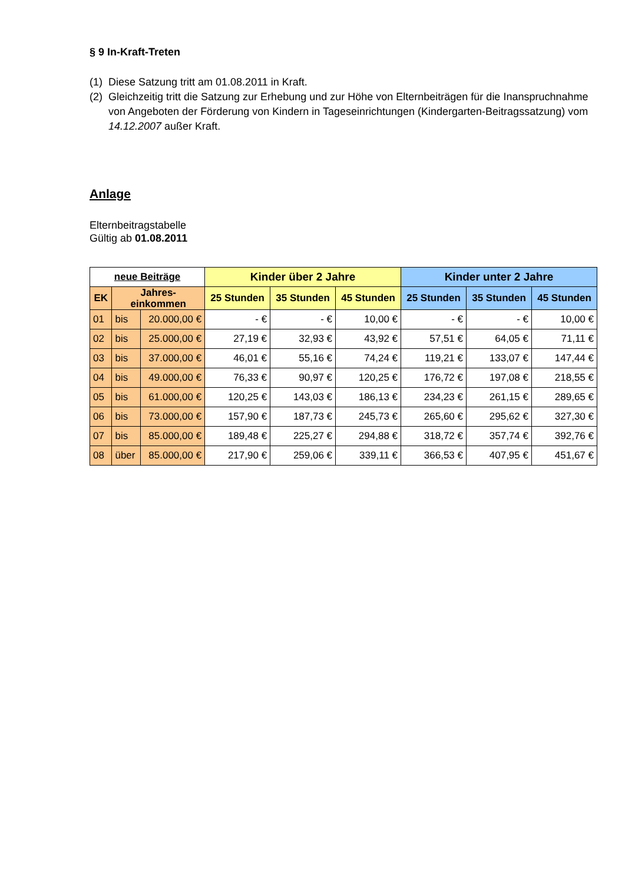§ 9 In-Kraft-Treten
(1) Diese Satzung tritt am 01.08.2011 in Kraft.
(2) Gleichzeitig tritt die Satzung zur Erhebung und zur Höhe von Elternbeiträgen für die Inanspruchnahme von Angeboten der Förderung von Kindern in Tageseinrichtungen (Kindergarten-Beitragssatzung) vom 14.12.2007 außer Kraft.
Anlage
Elternbeitragstabelle
Gültig ab 01.08.2011
| neue Beiträge | | | Kinder über 2 Jahre | | | Kinder unter 2 Jahre | | |
| --- | --- | --- | --- | --- | --- | --- | --- | --- |
| EK | Jahres- einkommen | | 25 Stunden | 35 Stunden | 45 Stunden | 25 Stunden | 35 Stunden | 45 Stunden |
| 01 | bis | 20.000,00 € | - € | - € | 10,00 € | - € | - € | 10,00 € |
| 02 | bis | 25.000,00 € | 27,19 € | 32,93 € | 43,92 € | 57,51 € | 64,05 € | 71,11 € |
| 03 | bis | 37.000,00 € | 46,01 € | 55,16 € | 74,24 € | 119,21 € | 133,07 € | 147,44 € |
| 04 | bis | 49.000,00 € | 76,33 € | 90,97 € | 120,25 € | 176,72 € | 197,08 € | 218,55 € |
| 05 | bis | 61.000,00 € | 120,25 € | 143,03 € | 186,13 € | 234,23 € | 261,15 € | 289,65 € |
| 06 | bis | 73.000,00 € | 157,90 € | 187,73 € | 245,73 € | 265,60 € | 295,62 € | 327,30 € |
| 07 | bis | 85.000,00 € | 189,48 € | 225,27 € | 294,88 € | 318,72 € | 357,74 € | 392,76 € |
| 08 | über | 85.000,00 € | 217,90 € | 259,06 € | 339,11 € | 366,53 € | 407,95 € | 451,67 € |